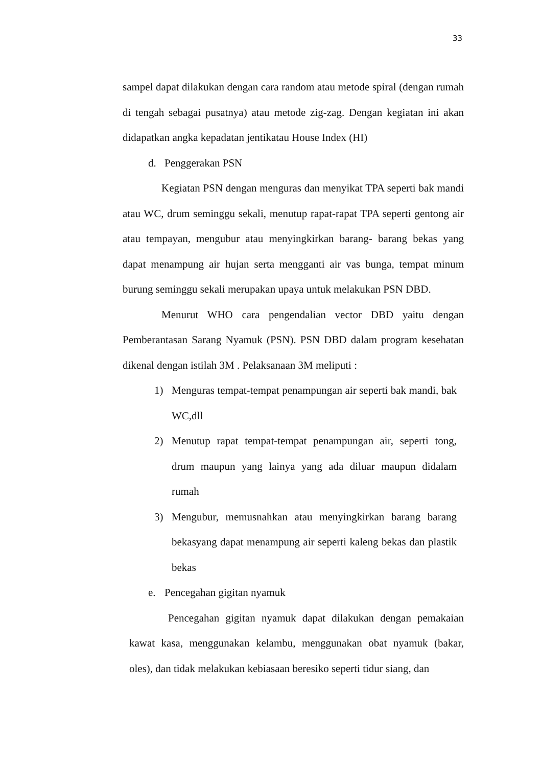33
sampel dapat dilakukan dengan cara random atau metode spiral (dengan rumah di tengah sebagai pusatnya) atau metode zig-zag. Dengan kegiatan ini akan didapatkan angka kepadatan jentikatau House Index (HI)
d. Penggerakan PSN
Kegiatan PSN dengan menguras dan menyikat TPA seperti bak mandi atau WC, drum seminggu sekali, menutup rapat-rapat TPA seperti gentong air atau tempayan, mengubur atau menyingkirkan barang- barang bekas yang dapat menampung air hujan serta mengganti air vas bunga, tempat minum burung seminggu sekali merupakan upaya untuk melakukan PSN DBD.
Menurut WHO cara pengendalian vector DBD yaitu dengan Pemberantasan Sarang Nyamuk (PSN). PSN DBD dalam program kesehatan dikenal dengan istilah 3M . Pelaksanaan 3M meliputi :
1) Menguras tempat-tempat penampungan air seperti bak mandi, bak WC,dll
2) Menutup rapat tempat-tempat penampungan air, seperti tong, drum maupun yang lainya yang ada diluar maupun didalam rumah
3) Mengubur, memusnahkan atau menyingkirkan barang barang bekasyang dapat menampung air seperti kaleng bekas dan plastik bekas
e. Pencegahan gigitan nyamuk
Pencegahan gigitan nyamuk dapat dilakukan dengan pemakaian kawat kasa, menggunakan kelambu, menggunakan obat nyamuk (bakar, oles), dan tidak melakukan kebiasaan beresiko seperti tidur siang, dan